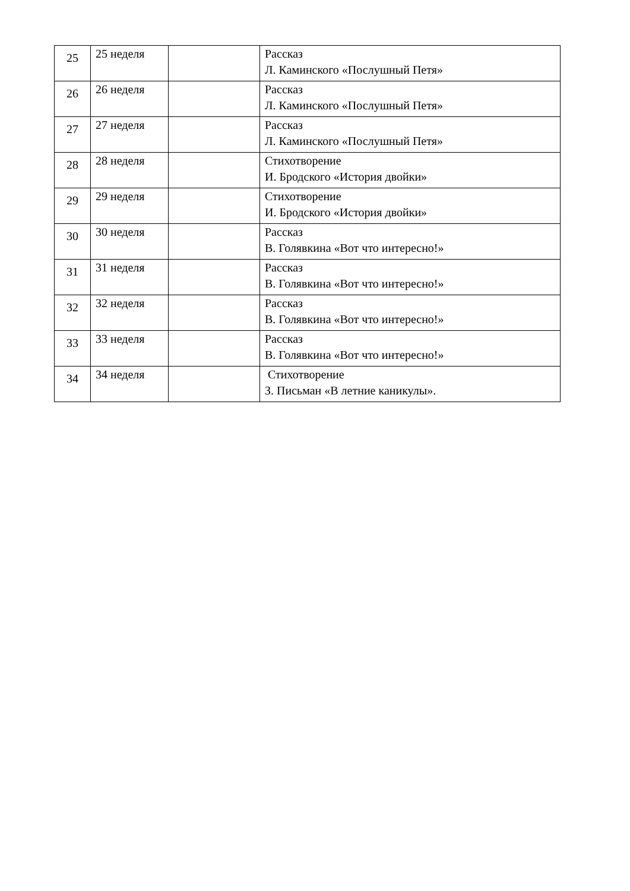| 25 | 25 неделя | | Рассказ Л. Каминского «Послушный Петя» |
| 26 | 26 неделя | | Рассказ Л. Каминского «Послушный Петя» |
| 27 | 27 неделя | | Рассказ Л. Каминского «Послушный Петя» |
| 28 | 28 неделя | | Стихотворение И. Бродского «История двойки» |
| 29 | 29 неделя | | Стихотворение И. Бродского «История двойки» |
| 30 | 30 неделя | | Рассказ В. Голявкина «Вот что интересно!» |
| 31 | 31 неделя | | Рассказ В. Голявкина «Вот что интересно!» |
| 32 | 32 неделя | | Рассказ В. Голявкина «Вот что интересно!» |
| 33 | 33 неделя | | Рассказ В. Голявкина «Вот что интересно!» |
| 34 | 34 неделя | | Стихотворение З. Письман «В летние каникулы». |